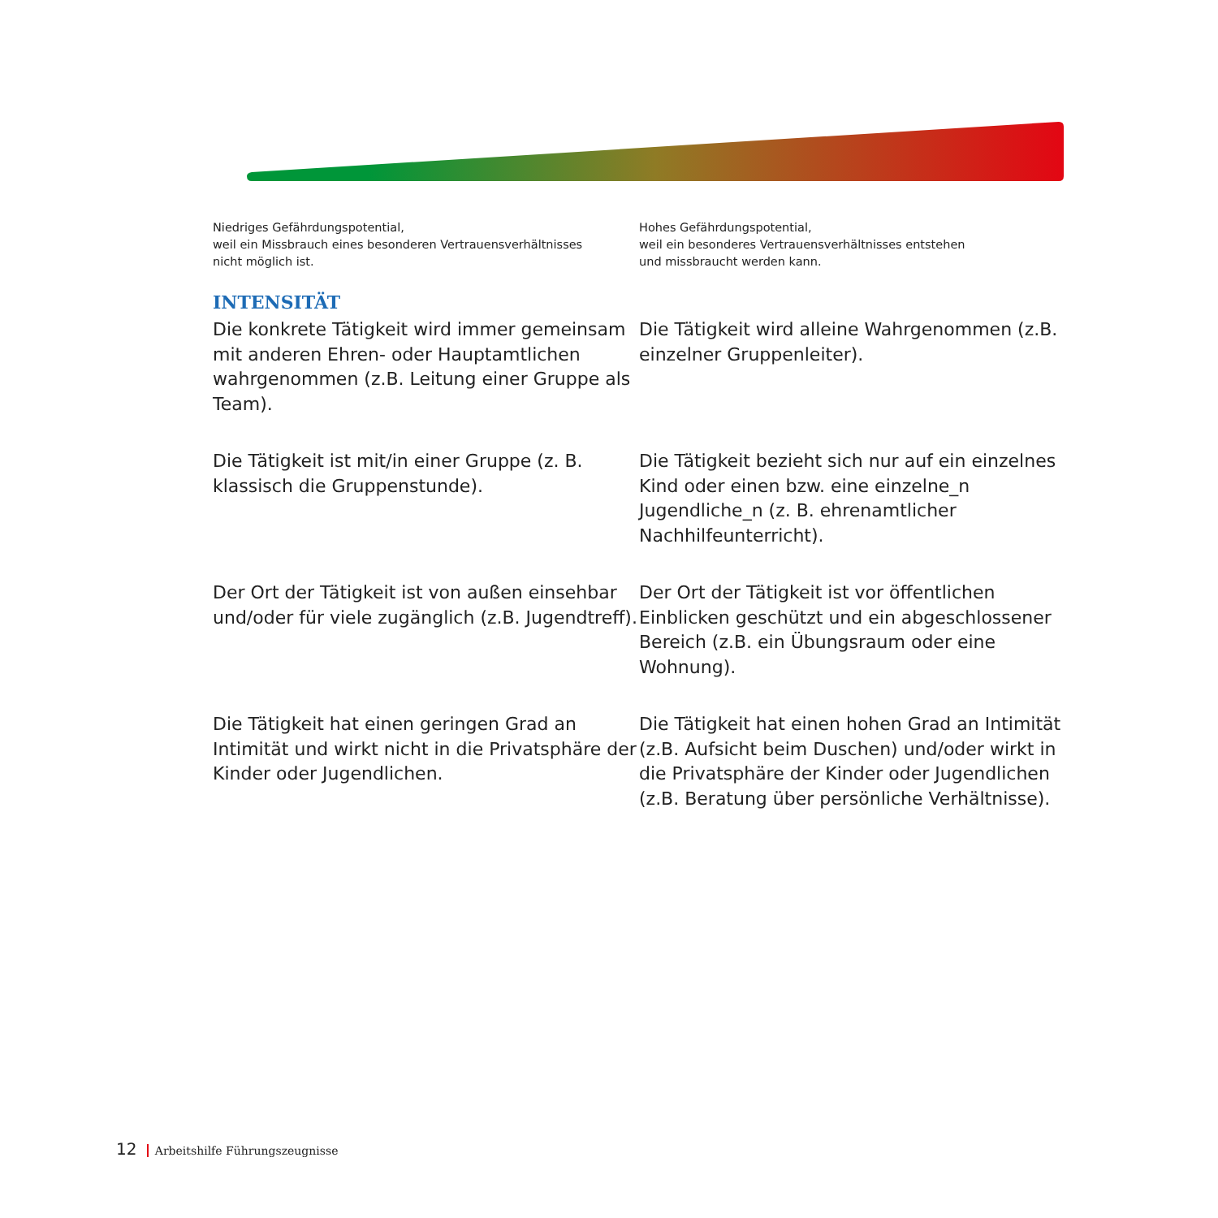Niedriges Gefährdungspotential,
weil ein Missbrauch eines besonderen Vertrauensverhältnisses
nicht möglich ist.
Hohes Gefährdungspotential,
weil ein besonderes Vertrauensverhältnisses entstehen
und missbraucht werden kann.
INTENSITÄT
Die konkrete Tätigkeit wird immer gemeinsam mit anderen Ehren- oder Hauptamtlichen wahrgenommen (z.B. Leitung einer Gruppe als Team).
Die Tätigkeit wird alleine Wahrgenommen (z.B. einzelner Gruppenleiter).
Die Tätigkeit ist mit/in einer Gruppe (z. B. klassisch die Gruppenstunde).
Die Tätigkeit bezieht sich nur auf ein einzelnes Kind oder einen bzw. eine einzelne_n Jugendliche_n (z. B. ehrenamtlicher Nachhilfeunterricht).
Der Ort der Tätigkeit ist von außen einsehbar und/oder für viele zugänglich (z.B. Jugendtreff).
Der Ort der Tätigkeit ist vor öffentlichen Einblicken geschützt und ein abgeschlossener Bereich (z.B. ein Übungsraum oder eine Wohnung).
Die Tätigkeit hat einen geringen Grad an Intimität und wirkt nicht in die Privatsphäre der Kinder oder Jugendlichen.
Die Tätigkeit hat einen hohen Grad an Intimität (z.B. Aufsicht beim Duschen) und/oder wirkt in die Privatsphäre der Kinder oder Jugendlichen (z.B. Beratung über persönliche Verhältnisse).
12 Arbeitshilfe Führungszeugnisse